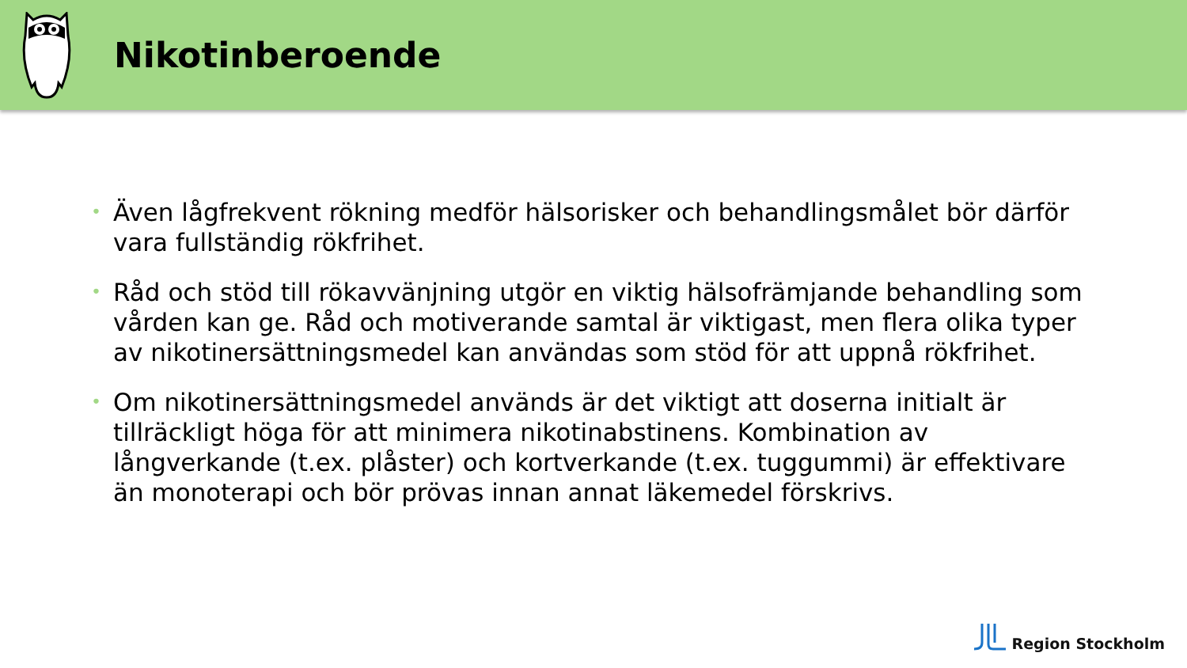Nikotinberoende
• Även lågfrekvent rökning medför hälsorisker och behandlingsmålet bör därför vara fullständig rökfrihet.
• Råd och stöd till rökavvänjning utgör en viktig hälsofrämjande behandling som vården kan ge. Råd och motiverande samtal är viktigast, men flera olika typer av nikotinersättningsmedel kan användas som stöd för att uppnå rökfrihet.
• Om nikotinersättningsmedel används är det viktigt att doserna initialt är tillräckligt höga för att minimera nikotinabstinens. Kombination av långverkande (t.ex. plåster) och kortverkande (t.ex. tuggummi) är effektivare än monoterapi och bör prövas innan annat läkemedel förskrivs.
Region Stockholm